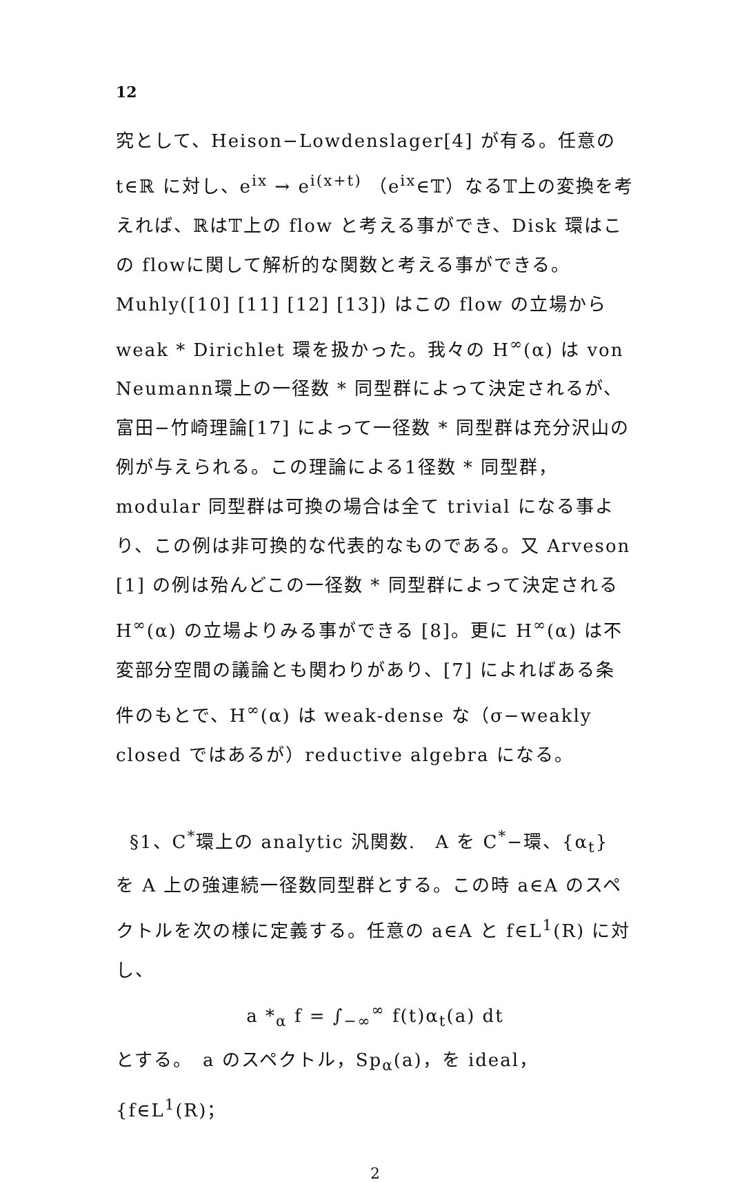12
究として、Heison−Lowdenslager[4] が有る。任意の t∈ℝ に対し、e<sup>ix</sup> → e<sup>i(x+t)</sup> （e<sup>ix</sup>∈𝕋）なる𝕋上の変換を考えれば、ℝは𝕋上の flow と考える事ができ、Disk 環はこの flowに関して解析的な関数と考える事ができる。Muhly([10] [11] [12] [13]) はこの flow の立場から weak * Dirichlet 環を扱かった。我々の H<sup>∞</sup>(α) は von Neumann環上の一径数 * 同型群によって決定されるが、富田−竹崎理論[17] によって一径数 * 同型群は充分沢山の例が与えられる。この理論による1径数 * 同型群，modular 同型群は可換の場合は全て trivial になる事より、この例は非可換的な代表的なものである。又 Arveson [1] の例は殆んどこの一径数 * 同型群によって決定される H<sup>∞</sup>(α) の立場よりみる事ができる [8]。更に H<sup>∞</sup>(α) は不変部分空間の議論とも関わりがあり、[7] によればある条件のもとで、H<sup>∞</sup>(α) は weak-dense な（σ−weakly closed ではあるが）reductive algebra になる。
§1、C<sup>*</sup>環上の analytic 汎関数.　A を C<sup>*</sup>−環、{α<sub>t</sub>} を A 上の強連続一径数同型群とする。この時 a∈A のスペクトルを次の様に定義する。任意の a∈A と f∈L<sup>1</sup>(R) に対し、
a *<sub>α</sub> f = ∫<sub>−∞</sub><sup>∞</sup> f(t)α<sub>t</sub>(a) dt
とする。　a のスペクトル，Sp<sub>α</sub>(a)，を ideal，{f∈L<sup>1</sup>(R)；
2